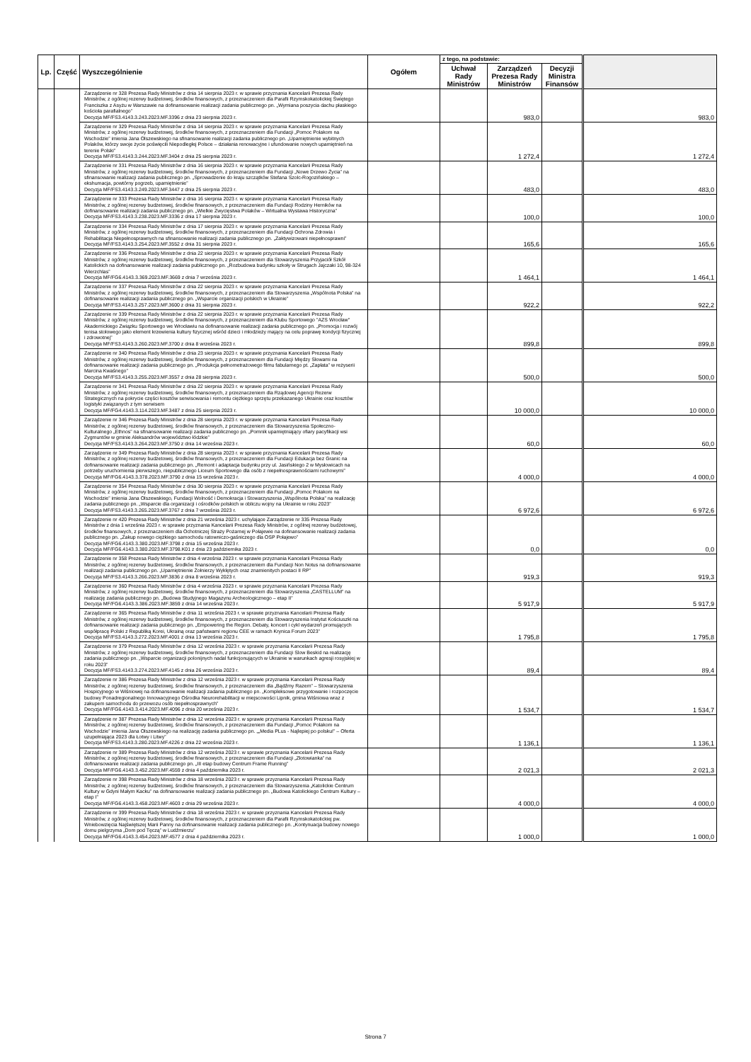| Lp. | Część | Wyszczególnienie | Ogółem | z tego, na podstawie: | | | |
| --- | --- | --- | --- | --- | --- | --- | --- |
| | | | | Uchwał Rady Ministrów | Zarządzeń Prezesa Rady Ministrów | Decyzji Ministra Finansów | |
| | | Zarządzenie nr 328 Prezesa Rady Ministrów z dnia 14 sierpnia 2023 r. w sprawie przyznania Kancelarii Prezesa Rady Ministrów, z ogólnej rezerwy budżetowej, środków finansowych, z przeznaczeniem dla Parafii Rzymskokatolickiej Świętego Franciszka z Asyżu w Warszawie na dofinansowanie realizacji zadania publicznego pn. „Wymiana poszycia dachu płaskiego kościoła parafialnego” Decyzja MF/FS3.4143.3.243.2023.MF.3396 z dnia 23 sierpnia 2023 r. | | | 983,0 | | 983,0 |
| | | Zarządzenie nr 329 Prezesa Rady Ministrów z dnia 14 sierpnia 2023 r. w sprawie przyznania Kancelarii Prezesa Rady Ministrów, z ogólnej rezerwy budżetowej, środków finansowych, z przeznaczeniem dla Fundacji „Pomoc Polakom na Wschodzie” imienia Jana Olszewskiego na sfinansowanie realizacji zadania publicznego pn. „Upamiętnienie wybitnych Polaków, którzy swoje życie poświęcili Niepodległej Polsce – działania renowacyjne i ufundowanie nowych upamiętnień na terenie Polski” Decyzja MF/FS3.4143.3.244.2023.MF.3404 z dnia 25 sierpnia 2023 r. | | | 1 272,4 | | 1 272,4 |
| | | Zarządzenie nr 331 Prezesa Rady Ministrów z dnia 16 sierpnia 2023 r. w sprawie przyznania Kancelarii Prezesa Rady Ministrów, z ogólnej rezerwy budżetowej, środków finansowych, z przeznaczeniem dla Fundacji „Nowe Drzewo Życia” na sfinansowanie realizacji zadania publicznego pn. „Sprowadzenie do kraju szczątków Stefana Szolc-Rogozińskiego – ekshumacja, powtórny pogrzeb, upamiętnienie” Decyzja MF/FS3.4143.3.249.2023.MF.3447 z dnia 25 sierpnia 2023 r. | | | 483,0 | | 483,0 |
| | | Zarządzenie nr 333 Prezesa Rady Ministrów z dnia 16 sierpnia 2023 r. w sprawie przyznania Kancelarii Prezesa Rady Ministrów, z ogólnej rezerwy budżetowej, środków finansowych, z przeznaczeniem dla Fundacji Rodziny Herników na dofinansowanie realizacji zadania publicznego pn. „Wielkie Zwycięstwa Polaków – Wirtualna Wystawa Historyczna” Decyzja MF/FS3.4143.3.238.2023.MF.3336 z dnia 17 sierpnia 2023 r. | | | 100,0 | | 100,0 |
| | | Zarządzenie nr 334 Prezesa Rady Ministrów z dnia 17 sierpnia 2023 r. w sprawie przyznania Kancelarii Prezesa Rady Ministrów, z ogólnej rezerwy budżetowej, środków finansowych, z przeznaczeniem dla Fundacji Ochrona Zdrowia i Rehabilitacja Niepełnosprawnych na sfinansowanie realizacji zadania publicznego pn. „Zaktywizowani niepełnosprawni” Decyzja MF/FS3.4143.3.254.2023.MF.3552 z dnia 31 sierpnia 2023 r. | | | 165,6 | | 165,6 |
| | | Zarządzenie nr 336 Prezesa Rady Ministrów z dnia 22 sierpnia 2023 r. w sprawie przyznania Kancelarii Prezesa Rady Ministrów, z ogólnej rezerwy budżetowej, środków finansowych, z przeznaczeniem dla Stowarzyszenia Przyjaciół Szkół Katolickich na dofinansowanie realizacji zadania publicznego pn. „Rozbudowa budynku szkoły w Strugach Jajczaki 10, 98-324 Wierzchlas” Decyzja MF/FG6.4143.3.369.2023.MF.3669 z dnia 7 września 2023 r. | | | 1 464,1 | | 1 464,1 |
| | | Zarządzenie nr 337 Prezesa Rady Ministrów z dnia 22 sierpnia 2023 r. w sprawie przyznania Kancelarii Prezesa Rady Ministrów, z ogólnej rezerwy budżetowej, środków finansowych, z przeznaczeniem dla Stowarzyszenia „Wspólnota Polska” na dofinansowanie realizacji zadania publicznego pn. „Wsparcie organizacji polskich w Ukrainie” Decyzja MF/FS3.4143.3.257.2023.MF.3600 z dnia 31 sierpnia 2023 r. | | | 922,2 | | 922,2 |
| | | Zarządzenie nr 339 Prezesa Rady Ministrów z dnia 22 sierpnia 2023 r. w sprawie przyznania Kancelarii Prezesa Rady Ministrów, z ogólnej rezerwy budżetowej, środków finansowych, z przeznaczeniem dla Klubu Sportowego "AZS Wrocław" Akademickiego Związku Sportowego we Wrocławiu na dofinansowanie realizacji zadania publicznego pn. „Promocja i rozwój tenisa stołowego jako element krzewienia kultury fizycznej wśród dzieci i młodzieży mający na celu poprawę kondycji fizycznej i zdrowotnej” Decyzja MF/FS3.4143.3.260.2023.MF.3700 z dnia 8 września 2023 r. | | | 899,8 | | 899,8 |
| | | Zarządzenie nr 340 Prezesa Rady Ministrów z dnia 23 sierpnia 2023 r. w sprawie przyznania Kancelarii Prezesa Rady Ministrów, z ogólnej rezerwy budżetowej, środków finansowych, z przeznaczeniem dla Fundacji Między Słowami na dofinansowanie realizacji zadania publicznego pn. „Produkcja pełnometrażowego filmu fabularnego pt. „Zapłata” w reżyserii Marcina Kwaśnego” Decyzja MF/FS3.4143.3.255.2023.MF.3557 z dnia 28 sierpnia 2023 r. | | | 500,0 | | 500,0 |
| | | Zarządzenie nr 341 Prezesa Rady Ministrów z dnia 22 sierpnia 2023 r. w sprawie przyznania Kancelarii Prezesa Rady Ministrów, z ogólnej rezerwy budżetowej, środków finansowych, z przeznaczeniem dla Rządowej Agencji Rezerw Strategicznych na pokrycie części kosztów serwisowania i remontu ciężkiego sprzętu przekazanego Ukrainie oraz kosztów logistyki związanych z tym serwisem Decyzja MF/FG4.4143.3.114.2023.MF.3487 z dnia 25 sierpnia 2023 r. | | | 10 000,0 | | 10 000,0 |
| | | Zarządzenie nr 346 Prezesa Rady Ministrów z dnia 28 sierpnia 2023 r. w sprawie przyznania Kancelarii Prezesa Rady Ministrów, z ogólnej rezerwy budżetowej, środków finansowych, z przeznaczeniem dla Stowarzyszenia Społeczno-Kulturalnego „Ethnos” na sfinansowanie realizacji zadania publicznego pn. „Pomnik upamiętniający ofiary pacyfikacji wsi Zygmuntów w gminie Aleksandrów województwo łódzkie” Decyzja MF/FS3.4143.3.264.2023.MF.3750 z dnia 14 września 2023 r. | | | 60,0 | | 60,0 |
| | | Zarządzenie nr 349 Prezesa Rady Ministrów z dnia 28 sierpnia 2023 r. w sprawie przyznania Kancelarii Prezesa Rady Ministrów, z ogólnej rezerwy budżetowej, środków finansowych, z przeznaczeniem dla Fundacji Edukacja bez Granic na dofinansowanie realizacji zadania publicznego pn. „Remont i adaptacja budynku przy ul. Jasińskiego 2 w Mysłowicach na potrzeby uruchomienia pierwszego, niepublicznego Liceum Sportowego dla osób z niepełnosprawnościami ruchowymi” Decyzja MF/FG6.4143.3.378.2023.MF.3790 z dnia 15 września 2023 r. | | | 4 000,0 | | 4 000,0 |
| | | Zarządzenie nr 354 Prezesa Rady Ministrów z dnia 30 sierpnia 2023 r. w sprawie przyznania Kancelarii Prezesa Rady Ministrów, z ogólnej rezerwy budżetowej, środków finansowych, z przeznaczeniem dla Fundacji „Pomoc Polakom na Wschodzie” imienia Jana Olszewskiego, Fundacji Wolność i Demokracja i Stowarzyszenia „Wspólnota Polska” na realizację zadania publicznego pn. „Wsparcie dla organizacji i ośrodków polskich w obliczu wojny na Ukrainie w roku 2023” Decyzja MF/FS3.4143.3.265.2023.MF.3767 z dnia 7 września 2023 r. | | | 6 972,6 | | 6 972,6 |
| | | Zarządzenie nr 420 Prezesa Rady Ministrów z dnia 21 września 2023 r. uchylające Zarządzenie nr 335 Prezesa Rady Ministrów z dnia 1 września 2023 r. w sprawie przyznania Kancelarii Prezesa Rady Ministrów, z ogólnej rezerwy budżetowej, środków finansowych, z przeznaczeniem dla Ochotniczej Straży Pożarnej w Połajewie na dofinansowanie realizacji zadania publicznego pn. „Zakup nowego ciężkiego samochodu ratowniczo-gaśniczego dla OSP Połajewo” Decyzja MF/FG6.4143.3.380.2023.MF.3798 z dnia 15 września 2023 r. Decyzja MF/FG6.4143.3.380.2023.MF.3798.K01 z dnia 23 października 2023 r. | | | 0,0 | | 0,0 |
| | | Zarządzenie nr 358 Prezesa Rady Ministrów z dnia 4 września 2023 r. w sprawie przyznania Kancelarii Prezesa Rady Ministrów, z ogólnej rezerwy budżetowej, środków finansowych, z przeznaczeniem dla Fundacji Non Notus na dofinansowanie realizacji zadania publicznego pn. „Upamiętnienie Żołnierzy Wyklętych oraz znamienitych postaci II RP” Decyzja MF/FS3.4143.3.266.2023.MF.3836 z dnia 8 września 2023 r. | | | 919,3 | | 919,3 |
| | | Zarządzenie nr 360 Prezesa Rady Ministrów z dnia 4 września 2023 r. w sprawie przyznania Kancelarii Prezesa Rady Ministrów, z ogólnej rezerwy budżetowej, środków finansowych, z przeznaczeniem dla Stowarzyszenia „CASTELLUM” na realizację zadania publicznego pn. „Budowa Studyjnego Magazynu Archeologicznego – etap II” Decyzja MF/FG6.4143.3.386.2023.MF.3859 z dnia 14 września 2023 r. | | | 5 917,9 | | 5 917,9 |
| | | Zarządzenie nr 365 Prezesa Rady Ministrów z dnia 11 września 2023 r. w sprawie przyznania Kancelarii Prezesa Rady Ministrów, z ogólnej rezerwy budżetowej, środków finansowych, z przeznaczeniem dla Stowarzyszenia Instytut Kościuszki na dofinansowanie realizacji zadania publicznego pn. „Empowering the Region. Debaty, koncert i cykl wydarzeń promujących współpracę Polski z Republiką Korei, Ukrainą oraz państwami regionu CEE w ramach Krynica Forum 2023” Decyzja MF/FS3.4143.3.272.2023.MF.4001 z dnia 13 września 2023 r. | | | 1 795,8 | | 1 795,8 |
| | | Zarządzenie nr 379 Prezesa Rady Ministrów z dnia 12 września 2023 r. w sprawie przyznania Kancelarii Prezesa Rady Ministrów, z ogólnej rezerwy budżetowej, środków finansowych, z przeznaczeniem dla Fundacji Slow Beskid na realizację zadania publicznego pn. „Wsparcie organizacji polonijnych nadal funkcjonujących w Ukrainie w warunkach agresji rosyjskiej w roku 2023” Decyzja MF/FS3.4143.3.274.2023.MF.4145 z dnia 26 września 2023 r. | | | 89,4 | | 89,4 |
| | | Zarządzenie nr 386 Prezesa Rady Ministrów z dnia 12 września 2023 r. w sprawie przyznania Kancelarii Prezesa Rady Ministrów, z ogólnej rezerwy budżetowej, środków finansowych, z przeznaczeniem dla „Bądźmy Razem” – Stowarzyszenia Hospicyjnego w Wiśniowej na dofinansowanie realizacji zadania publicznego pn. „Kompleksowe przygotowanie i rozpoczęcie budowy Ponadregionalnego Innowacyjnego Ośrodka Neurorehabilitacji w miejscowości Lipnik, gmina Wiśniowa wraz z zakupem samochodu do przewozu osób niepełnosprawnych” Decyzja MF/FG6.4143.3.414.2023.MF.4096 z dnia 20 września 2023 r. | | | 1 534,7 | | 1 534,7 |
| | | Zarządzenie nr 387 Prezesa Rady Ministrów z dnia 12 września 2023 r. w sprawie przyznania Kancelarii Prezesa Rady Ministrów, z ogólnej rezerwy budżetowej, środków finansowych, z przeznaczeniem dla Fundacji „Pomoc Polakom na Wschodzie” imienia Jana Olszewskiego na realizację zadania publicznego pn. „„Media PLus - Najlepiej po polsku!” – Oferta uzupełniająca 2023 dla Łotwy i Litwy” Decyzja MF/FS3.4143.3.280.2023.MF.4226 z dnia 22 września 2023 r. | | | 1 136,1 | | 1 136,1 |
| | | Zarządzenie nr 389 Prezesa Rady Ministrów z dnia 12 września 2023 r. w sprawie przyznania Kancelarii Prezesa Rady Ministrów, z ogólnej rezerwy budżetowej, środków finansowych, z przeznaczeniem dla Fundacji „Złotowianka” na dofinansowanie realizacji zadania publicznego pn. „III etap budowy Centrum Frame Running” Decyzja MF/FG6.4143.3.452.2023.MF.4559 z dnia 4 października 2023 r. | | | 2 021,3 | | 2 021,3 |
| | | Zarządzenie nr 398 Prezesa Rady Ministrów z dnia 18 września 2023 r. w sprawie przyznania Kancelarii Prezesa Rady Ministrów, z ogólnej rezerwy budżetowej, środków finansowych, z przeznaczeniem dla Stowarzyszenia „Katolickie Centrum Kultury w Gdyni Małym Kacku” na dofinansowanie realizacji zadania publicznego pn. „Budowa Katolickiego Centrum Kultury – etap I” Decyzja MF/FG6.4143.3.458.2023.MF.4603 z dnia 29 września 2023 r. | | | 4 000,0 | | 4 000,0 |
| | | Zarządzenie nr 399 Prezesa Rady Ministrów z dnia 18 września 2023 r. w sprawie przyznania Kancelarii Prezesa Rady Ministrów, z ogólnej rezerwy budżetowej, środków finansowych, z przeznaczeniem dla Parafii Rzymskokatolickiej pw. Wniebowzięcia Najświętszej Marii Panny na dofinansowanie realizacji zadania publicznego pn. „Kontynuacja budowy nowego domu pielgrzyma „Dom pod Tęczą” w Ludźmierzu” Decyzja MF/FG6.4143.3.454.2023.MF.4577 z dnia 4 października 2023 r. | | | 1 000,0 | | 1 000,0 |
Strona 7